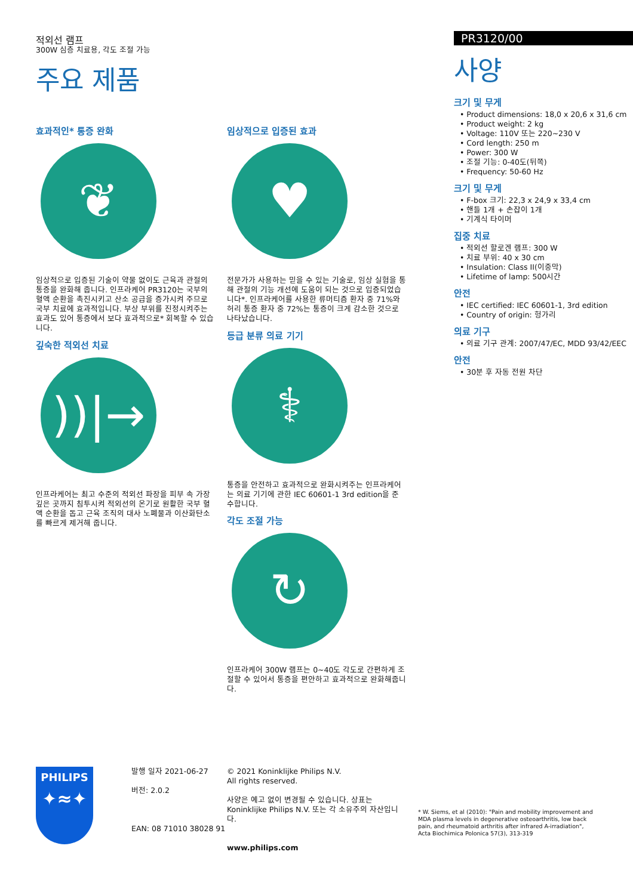적외선 램프
300W 심층 치료용, 각도 조절 가능
주요 제품
효과적인* 통증 완화
❦
임상적으로 입증된 기술이 약물 없이도 근육과 관절의 통증을 완화해 줍니다. 인프라케어 PR3120는 국부의 혈액 순환을 촉진시키고 산소 공급을 증가시켜 주므로 국부 치료에 효과적입니다. 부상 부위를 진정시켜주는 효과도 있어 통증에서 보다 효과적으로* 회복할 수 있습니다.
깊숙한 적외선 치료
))|→
인프라케어는 최고 수준의 적외선 파장을 피부 속 가장 깊은 곳까지 침투시켜 적외선의 온기로 원활한 국부 혈액 순환을 돕고 근육 조직의 대사 노폐물과 이산화탄소를 빠르게 제거해 줍니다.
임상적으로 입증된 효과
♥
전문가가 사용하는 믿을 수 있는 기술로, 임상 실험을 통해 관절의 기능 개선에 도움이 되는 것으로 입증되었습니다*. 인프라케어를 사용한 류머티즘 환자 중 71%와 허리 통증 환자 중 72%는 통증이 크게 감소한 것으로 나타났습니다.
등급 분류 의료 기기
⚕
통증을 안전하고 효과적으로 완화시켜주는 인프라케어는 의료 기기에 관한 IEC 60601-1 3rd edition을 준수합니다.
각도 조절 가능
↻
인프라케어 300W 램프는 0~40도 각도로 간편하게 조절할 수 있어서 통증을 편안하고 효과적으로 완화해줍니다.
PR3120/00
사양
크기 및 무게
• Product dimensions: 18,0 x 20,6 x 31,6 cm
• Product weight: 2 kg
• Voltage: 110V 또는 220~230 V
• Cord length: 250 m
• Power: 300 W
• 조절 기능: 0-40도(뒤쪽)
• Frequency: 50-60 Hz
크기 및 무게
• F-box 크기: 22,3 x 24,9 x 33,4 cm
• 핸들 1개 + 손잡이 1개
• 기계식 타이머
집중 치료
• 적외선 할로겐 램프: 300 W
• 치료 부위: 40 x 30 cm
• Insulation: Class II(이중막)
• Lifetime of lamp: 500시간
안전
• IEC certified: IEC 60601-1, 3rd edition
• Country of origin: 헝가리
의료 기구
• 의료 기구 관계: 2007/47/EC, MDD 93/42/EEC
안전
• 30분 후 자동 전원 차단
PHILIPS
✦≈✦
발행 일자 2021-06-27
버전: 2.0.2
EAN: 08 71010 38028 91
© 2021 Koninklijke Philips N.V.
All rights reserved.
사양은 예고 없이 변경될 수 있습니다. 상표는 Koninklijke Philips N.V. 또는 각 소유주의 자산입니다.
www.philips.com
* W. Siems, et al (2010): "Pain and mobility improvement and MDA plasma levels in degenerative osteoarthritis, low back pain, and rheumatoid arthritis after infrared A-irradiation", Acta Biochimica Polonica 57(3), 313-319